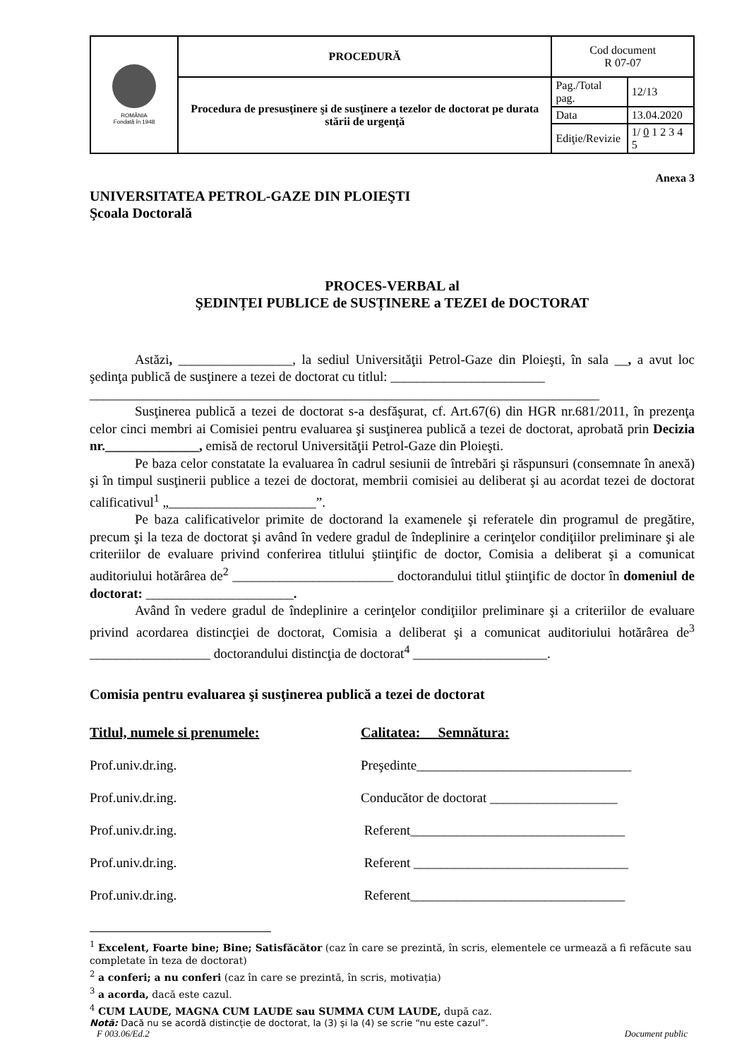| ROMÂNIA Fondată în 1948 | PROCEDURĂ | Cod document R 07-07 | |
| | Procedura de presusţinere şi de susţinere a tezelor de doctorat pe durata stării de urgenţă | Pag./Total pag. | 12/13 |
| | | Data | 13.04.2020 |
| | | Ediţie/Revizie | 1/ 0 1 2 3 4 5 |
Anexa 3
UNIVERSITATEA PETROL-GAZE DIN PLOIEŞTI
Şcoala Doctorală
PROCES-VERBAL al
ŞEDINȚEI PUBLICE de SUSȚINERE a TEZEI de DOCTORAT
Astăzi, _________________, la sediul Universităţii Petrol-Gaze din Ploieşti, în sala __, a avut loc şedinţa publică de susţinere a tezei de doctorat cu titlul: _______________________
____________________________________________________________________________
Susţinerea publică a tezei de doctorat s-a desfăşurat, cf. Art.67(6) din HGR nr.681/2011, în prezenţa celor cinci membri ai Comisiei pentru evaluarea şi susţinerea publică a tezei de doctorat, aprobată prin Decizia nr.______________, emisă de rectorul Universităţii Petrol-Gaze din Ploieşti.
Pe baza celor constatate la evaluarea în cadrul sesiunii de întrebări şi răspunsuri (consemnate în anexă) şi în timpul susţinerii publice a tezei de doctorat, membrii comisiei au deliberat şi au acordat tezei de doctorat calificativul<sup>1</sup> „______________________”.
Pe baza calificativelor primite de doctorand la examenele şi referatele din programul de pregătire, precum şi la teza de doctorat şi având în vedere gradul de îndeplinire a cerinţelor condiţiilor preliminare şi ale criteriilor de evaluare privind conferirea titlului ştiinţific de doctor, Comisia a deliberat şi a comunicat auditoriului hotărârea de<sup>2</sup> ________________________ doctorandului titlul ştiinţific de doctor în domeniul de doctorat: ______________________.
Având în vedere gradul de îndeplinire a cerinţelor condiţiilor preliminare şi a criteriilor de evaluare privind acordarea distincţiei de doctorat, Comisia a deliberat şi a comunicat auditoriului hotărârea de<sup>3</sup> __________________ doctorandului distincţia de doctorat<sup>4</sup> ____________________.
Comisia pentru evaluarea şi susţinerea publică a tezei de doctorat
Titlul, numele si prenumele: Calitatea: Semnătura:
Prof.univ.dr.ing. Preşedinte________________________________
Prof.univ.dr.ing. Conducător de doctorat ___________________
Prof.univ.dr.ing. Referent________________________________
Prof.univ.dr.ing. Referent ________________________________
Prof.univ.dr.ing. Referent________________________________
<sup>1</sup> Excelent, Foarte bine; Bine; Satisfăcător (caz în care se prezintă, în scris, elementele ce urmează a fi refăcute sau completate în teza de doctorat)
<sup>2</sup> a conferi; a nu conferi (caz în care se prezintă, în scris, motivația)
<sup>3</sup> a acorda, dacă este cazul.
<sup>4</sup> CUM LAUDE, MAGNA CUM LAUDE sau SUMMA CUM LAUDE, după caz.
Notă: Dacă nu se acordă distincție de doctorat, la (3) şi la (4) se scrie “nu este cazul”.
F 003.06/Ed.2 Document public